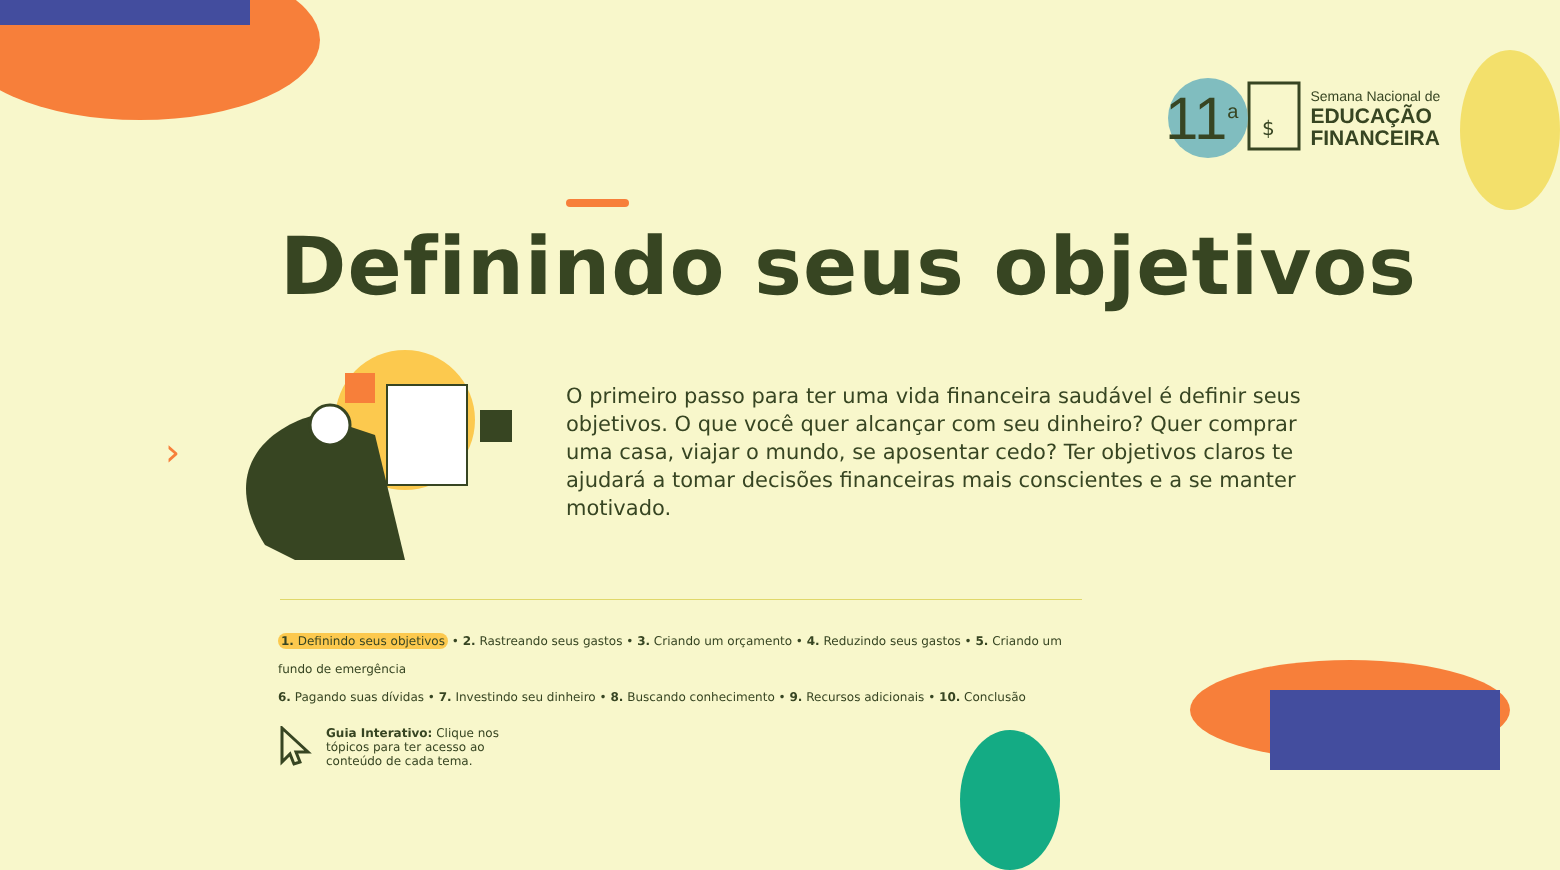11<sup>a</sup>
$
Semana Nacional de
EDUCAÇÃO
FINANCEIRA
Definindo seus objetivos
›
O primeiro passo para ter uma vida financeira saudável é definir seus objetivos. O que você quer alcançar com seu dinheiro? Quer comprar uma casa, viajar o mundo, se aposentar cedo? Ter objetivos claros te ajudará a tomar decisões financeiras mais conscientes e a se manter motivado.
1. Definindo seus objetivos • 2. Rastreando seus gastos • 3. Criando um orçamento • 4. Reduzindo seus gastos • 5. Criando um fundo de emergência
6. Pagando suas dívidas • 7. Investindo seu dinheiro • 8. Buscando conhecimento • 9. Recursos adicionais • 10. Conclusão
Guia Interativo: Clique nos tópicos para ter acesso ao conteúdo de cada tema.